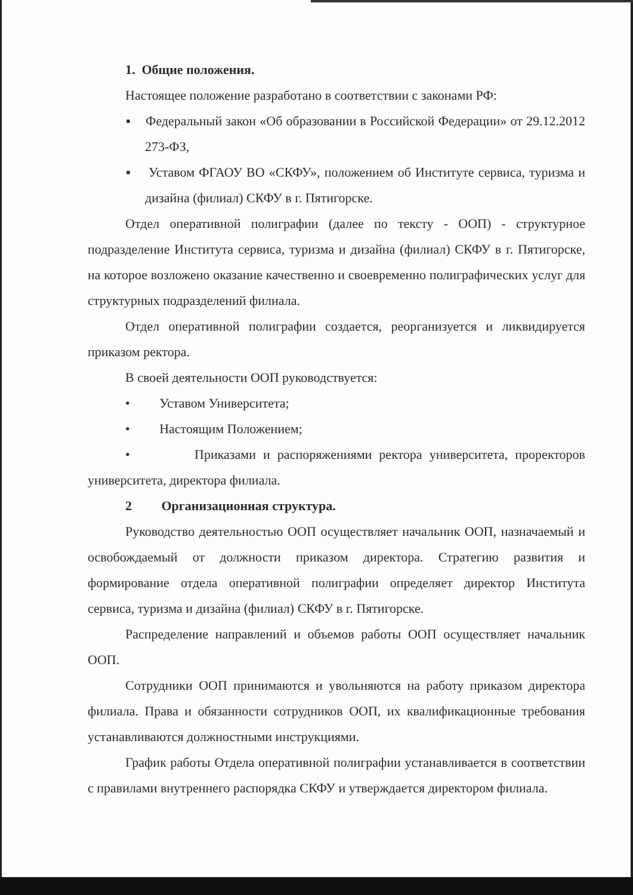1. Общие положения.
Настоящее положение разработано в соответствии с законами РФ:
▪ Федеральный закон «Об образовании в Российской Федерации» от 29.12.2012 273-ФЗ,
▪ Уставом ФГАОУ ВО «СКФУ», положением об Институте сервиса, туризма и дизайна (филиал) СКФУ в г. Пятигорске.
Отдел оперативной полиграфии (далее по тексту - ООП) - структурное подразделение Института сервиса, туризма и дизайна (филиал) СКФУ в г. Пятигорске, на которое возложено оказание качественно и своевременно полиграфических услуг для структурных подразделений филиала.
Отдел оперативной полиграфии создается, реорганизуется и ликвидируется приказом ректора.
В своей деятельности ООП руководствуется:
• Уставом Университета;
• Настоящим Положением;
• Приказами и распоряжениями ректора университета, проректоров университета, директора филиала.
2 Организационная структура.
Руководство деятельностью ООП осуществляет начальник ООП, назначаемый и освобождаемый от должности приказом директора. Стратегию развития и формирование отдела оперативной полиграфии определяет директор Института сервиса, туризма и дизайна (филиал) СКФУ в г. Пятигорске.
Распределение направлений и объемов работы ООП осуществляет начальник ООП.
Сотрудники ООП принимаются и увольняются на работу приказом директора филиала. Права и обязанности сотрудников ООП, их квалификационные требования устанавливаются должностными инструкциями.
График работы Отдела оперативной полиграфии устанавливается в соответствии с правилами внутреннего распорядка СКФУ и утверждается директором филиала.